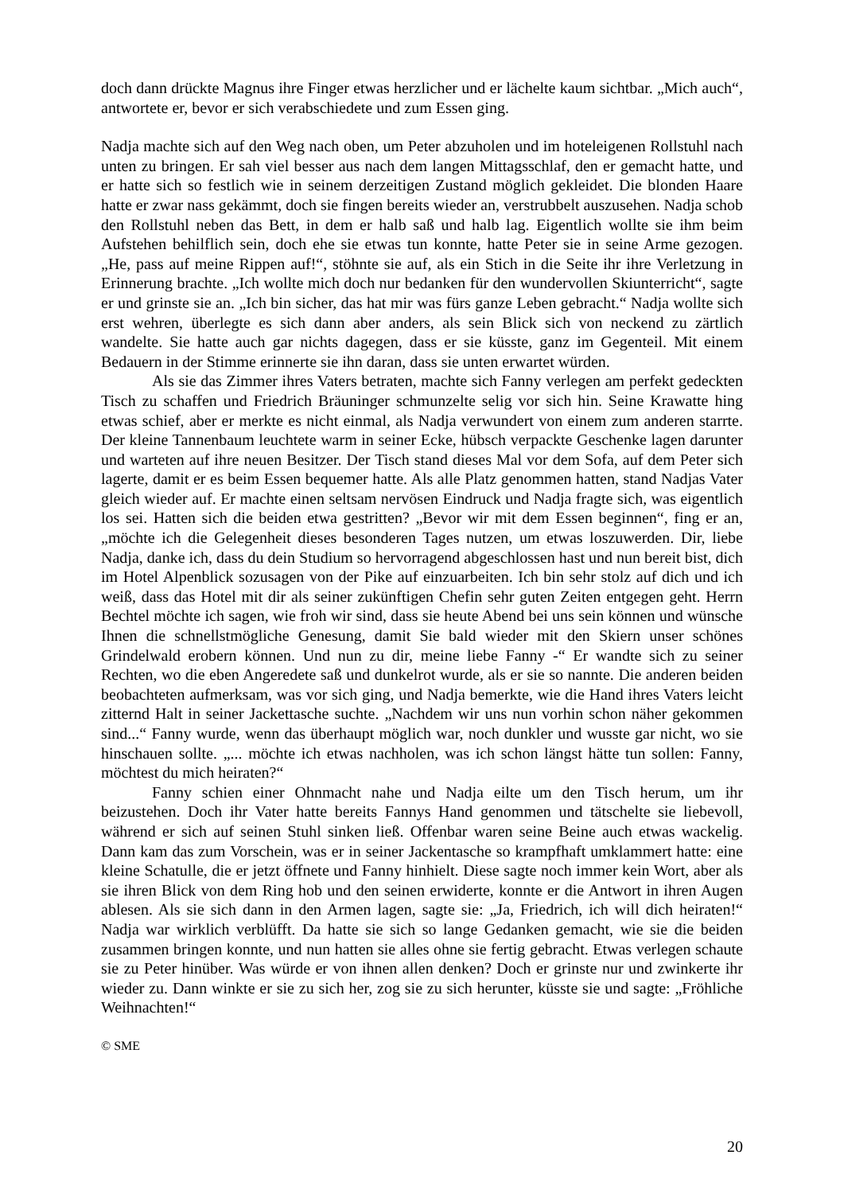doch dann drückte Magnus ihre Finger etwas herzlicher und er lächelte kaum sichtbar. „Mich auch“, antwortete er, bevor er sich verabschiedete und zum Essen ging.
Nadja machte sich auf den Weg nach oben, um Peter abzuholen und im hoteleigenen Rollstuhl nach unten zu bringen. Er sah viel besser aus nach dem langen Mittagsschlaf, den er gemacht hatte, und er hatte sich so festlich wie in seinem derzeitigen Zustand möglich gekleidet. Die blonden Haare hatte er zwar nass gekämmt, doch sie fingen bereits wieder an, verstrubbelt auszusehen. Nadja schob den Rollstuhl neben das Bett, in dem er halb saß und halb lag. Eigentlich wollte sie ihm beim Aufstehen behilflich sein, doch ehe sie etwas tun konnte, hatte Peter sie in seine Arme gezogen. „He, pass auf meine Rippen auf!“, stöhnte sie auf, als ein Stich in die Seite ihr ihre Verletzung in Erinnerung brachte. „Ich wollte mich doch nur bedanken für den wundervollen Skiunterricht“, sagte er und grinste sie an. „Ich bin sicher, das hat mir was fürs ganze Leben gebracht.“ Nadja wollte sich erst wehren, überlegte es sich dann aber anders, als sein Blick sich von neckend zu zärtlich wandelte. Sie hatte auch gar nichts dagegen, dass er sie küsste, ganz im Gegenteil. Mit einem Bedauern in der Stimme erinnerte sie ihn daran, dass sie unten erwartet würden.
Als sie das Zimmer ihres Vaters betraten, machte sich Fanny verlegen am perfekt gedeckten Tisch zu schaffen und Friedrich Bräuninger schmunzelte selig vor sich hin. Seine Krawatte hing etwas schief, aber er merkte es nicht einmal, als Nadja verwundert von einem zum anderen starrte. Der kleine Tannenbaum leuchtete warm in seiner Ecke, hübsch verpackte Geschenke lagen darunter und warteten auf ihre neuen Besitzer. Der Tisch stand dieses Mal vor dem Sofa, auf dem Peter sich lagerte, damit er es beim Essen bequemer hatte. Als alle Platz genommen hatten, stand Nadjas Vater gleich wieder auf. Er machte einen seltsam nervösen Eindruck und Nadja fragte sich, was eigentlich los sei. Hatten sich die beiden etwa gestritten? „Bevor wir mit dem Essen beginnen“, fing er an, „möchte ich die Gelegenheit dieses besonderen Tages nutzen, um etwas loszuwerden. Dir, liebe Nadja, danke ich, dass du dein Studium so hervorragend abgeschlossen hast und nun bereit bist, dich im Hotel Alpenblick sozusagen von der Pike auf einzuarbeiten. Ich bin sehr stolz auf dich und ich weiß, dass das Hotel mit dir als seiner zukünftigen Chefin sehr guten Zeiten entgegen geht. Herrn Bechtel möchte ich sagen, wie froh wir sind, dass sie heute Abend bei uns sein können und wünsche Ihnen die schnellstmögliche Genesung, damit Sie bald wieder mit den Skiern unser schönes Grindelwald erobern können. Und nun zu dir, meine liebe Fanny -“ Er wandte sich zu seiner Rechten, wo die eben Angeredete saß und dunkelrot wurde, als er sie so nannte. Die anderen beiden beobachteten aufmerksam, was vor sich ging, und Nadja bemerkte, wie die Hand ihres Vaters leicht zitternd Halt in seiner Jackettasche suchte. „Nachdem wir uns nun vorhin schon näher gekommen sind...“ Fanny wurde, wenn das überhaupt möglich war, noch dunkler und wusste gar nicht, wo sie hinschauen sollte. „... möchte ich etwas nachholen, was ich schon längst hätte tun sollen: Fanny, möchtest du mich heiraten?“
Fanny schien einer Ohnmacht nahe und Nadja eilte um den Tisch herum, um ihr beizustehen. Doch ihr Vater hatte bereits Fannys Hand genommen und tätschelte sie liebevoll, während er sich auf seinen Stuhl sinken ließ. Offenbar waren seine Beine auch etwas wackelig. Dann kam das zum Vorschein, was er in seiner Jackentasche so krampfhaft umklammert hatte: eine kleine Schatulle, die er jetzt öffnete und Fanny hinhielt. Diese sagte noch immer kein Wort, aber als sie ihren Blick von dem Ring hob und den seinen erwiderte, konnte er die Antwort in ihren Augen ablesen. Als sie sich dann in den Armen lagen, sagte sie: „Ja, Friedrich, ich will dich heiraten!“ Nadja war wirklich verblüfft. Da hatte sie sich so lange Gedanken gemacht, wie sie die beiden zusammen bringen konnte, und nun hatten sie alles ohne sie fertig gebracht. Etwas verlegen schaute sie zu Peter hinüber. Was würde er von ihnen allen denken? Doch er grinste nur und zwinkerte ihr wieder zu. Dann winkte er sie zu sich her, zog sie zu sich herunter, küsste sie und sagte: „Fröhliche Weihnachten!“
© SME
20